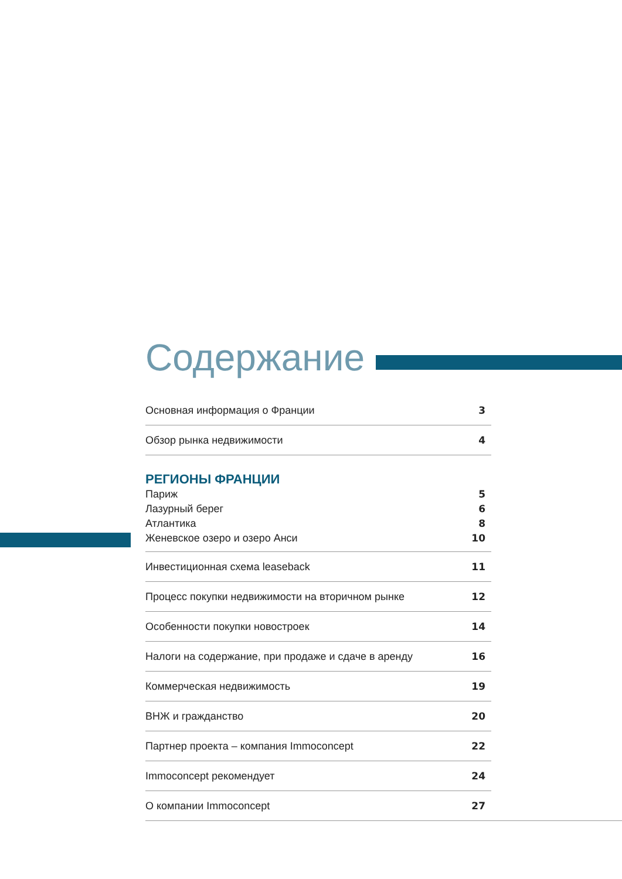Содержание
Основная информация о Франции 3
Обзор рынка недвижимости 4
РЕГИОНЫ ФРАНЦИИ
Париж 5
Лазурный берег 6
Атлантика 8
Женевское озеро и озеро Анси 10
Инвестиционная схема leaseback 11
Процесс покупки недвижимости на вторичном рынке 12
Особенности покупки новостроек 14
Налоги на содержание, при продаже и сдаче в аренду 16
Коммерческая недвижимость 19
ВНЖ и гражданство 20
Партнер проекта – компания Immoconcept 22
Immoconcept рекомендует 24
О компании Immoconcept 27